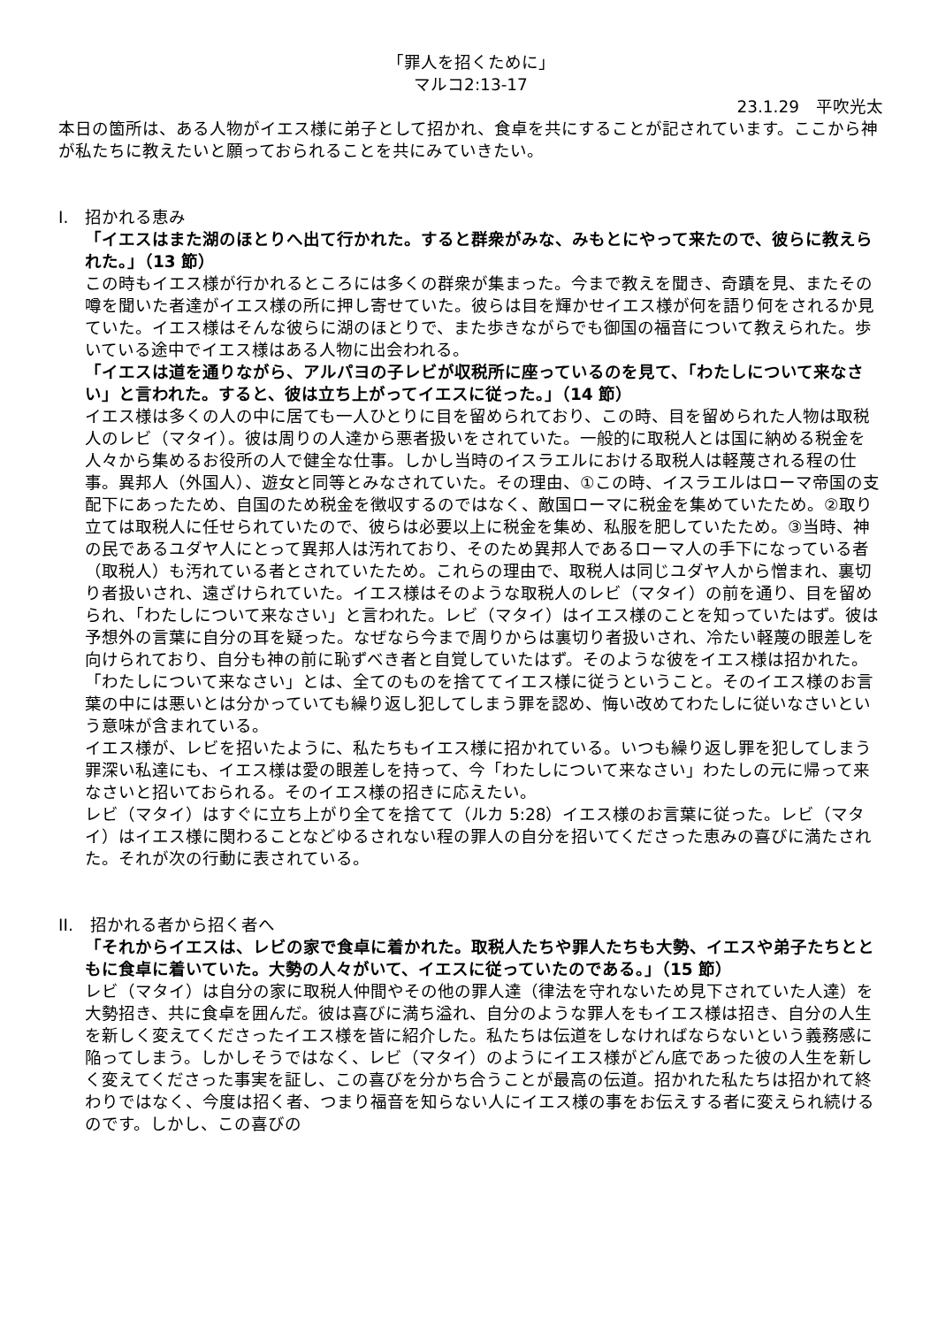「罪人を招くために」
マルコ2:13-17
23.1.29　平吹光太
本日の箇所は、ある人物がイエス様に弟子として招かれ、食卓を共にすることが記されています。ここから神が私たちに教えたいと願っておられることを共にみていきたい。
I.　招かれる恵み
「イエスはまた湖のほとりへ出て行かれた。すると群衆がみな、みもとにやって来たので、彼らに教えられた。」（13 節）
この時もイエス様が行かれるところには多くの群衆が集まった。今まで教えを聞き、奇蹟を見、またその噂を聞いた者達がイエス様の所に押し寄せていた。彼らは目を輝かせイエス様が何を語り何をされるか見ていた。イエス様はそんな彼らに湖のほとりで、また歩きながらでも御国の福音について教えられた。歩いている途中でイエス様はある人物に出会われる。
「イエスは道を通りながら、アルパヨの子レビが収税所に座っているのを見て、「わたしについて来なさい」と言われた。すると、彼は立ち上がってイエスに従った。」（14 節）
イエス様は多くの人の中に居ても一人ひとりに目を留められており、この時、目を留められた人物は取税人のレビ（マタイ）。彼は周りの人達から悪者扱いをされていた。一般的に取税人とは国に納める税金を人々から集めるお役所の人で健全な仕事。しかし当時のイスラエルにおける取税人は軽蔑される程の仕事。異邦人（外国人）、遊女と同等とみなされていた。その理由、①この時、イスラエルはローマ帝国の支配下にあったため、自国のため税金を徴収するのではなく、敵国ローマに税金を集めていたため。②取り立ては取税人に任せられていたので、彼らは必要以上に税金を集め、私服を肥していたため。③当時、神の民であるユダヤ人にとって異邦人は汚れており、そのため異邦人であるローマ人の手下になっている者（取税人）も汚れている者とされていたため。これらの理由で、取税人は同じユダヤ人から憎まれ、裏切り者扱いされ、遠ざけられていた。イエス様はそのような取税人のレビ（マタイ）の前を通り、目を留められ、「わたしについて来なさい」と言われた。レビ（マタイ）はイエス様のことを知っていたはず。彼は予想外の言葉に自分の耳を疑った。なぜなら今まで周りからは裏切り者扱いされ、冷たい軽蔑の眼差しを向けられており、自分も神の前に恥ずべき者と自覚していたはず。そのような彼をイエス様は招かれた。「わたしについて来なさい」とは、全てのものを捨ててイエス様に従うということ。そのイエス様のお言葉の中には悪いとは分かっていても繰り返し犯してしまう罪を認め、悔い改めてわたしに従いなさいという意味が含まれている。
イエス様が、レビを招いたように、私たちもイエス様に招かれている。いつも繰り返し罪を犯してしまう罪深い私達にも、イエス様は愛の眼差しを持って、今「わたしについて来なさい」わたしの元に帰って来なさいと招いておられる。そのイエス様の招きに応えたい。
レビ（マタイ）はすぐに立ち上がり全てを捨てて（ルカ 5:28）イエス様のお言葉に従った。レビ（マタイ）はイエス様に関わることなどゆるされない程の罪人の自分を招いてくださった恵みの喜びに満たされた。それが次の行動に表されている。
II.　招かれる者から招く者へ
「それからイエスは、レビの家で食卓に着かれた。取税人たちや罪人たちも大勢、イエスや弟子たちとともに食卓に着いていた。大勢の人々がいて、イエスに従っていたのである。」（15 節）
レビ（マタイ）は自分の家に取税人仲間やその他の罪人達（律法を守れないため見下されていた人達）を大勢招き、共に食卓を囲んだ。彼は喜びに満ち溢れ、自分のような罪人をもイエス様は招き、自分の人生を新しく変えてくださったイエス様を皆に紹介した。私たちは伝道をしなければならないという義務感に陥ってしまう。しかしそうではなく、レビ（マタイ）のようにイエス様がどん底であった彼の人生を新しく変えてくださった事実を証し、この喜びを分かち合うことが最高の伝道。招かれた私たちは招かれて終わりではなく、今度は招く者、つまり福音を知らない人にイエス様の事をお伝えする者に変えられ続けるのです。しかし、この喜びの